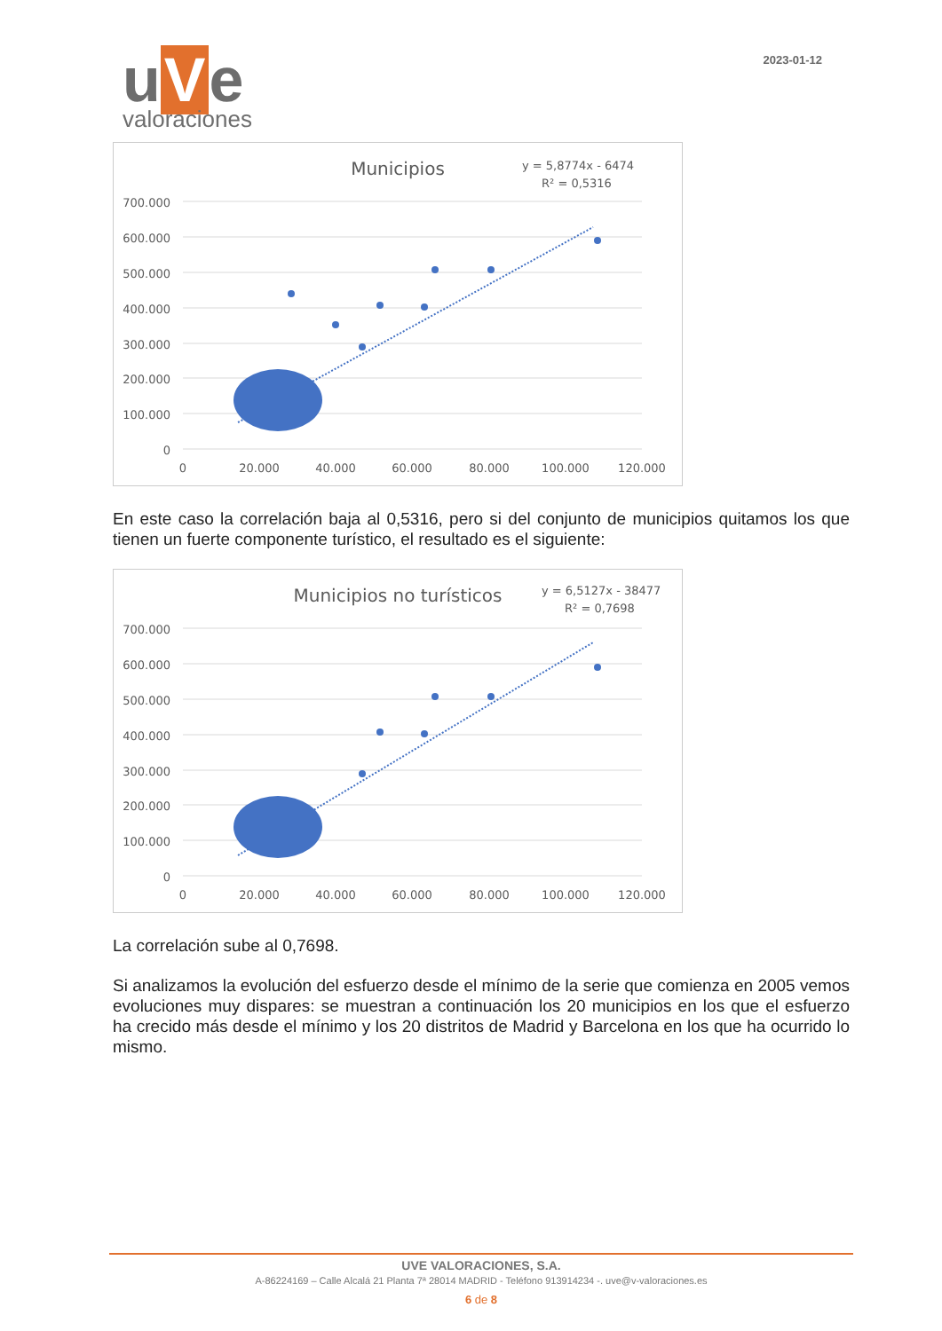u V e
valoraciones
2023-01-12
Municipios
y = 5,8774x - 6474
R² = 0,5316
700.000
600.000
500.000
400.000
300.000
200.000
100.000
0
0
20.000
40.000
60.000
80.000
100.000
120.000
En este caso la correlación baja al 0,5316, pero si del conjunto de municipios quitamos los que tienen un fuerte componente turístico, el resultado es el siguiente:
Municipios no turísticos
y = 6,5127x - 38477
R² = 0,7698
700.000
600.000
500.000
400.000
300.000
200.000
100.000
0
0
20.000
40.000
60.000
80.000
100.000
120.000
La correlación sube al 0,7698.
Si analizamos la evolución del esfuerzo desde el mínimo de la serie que comienza en 2005 vemos evoluciones muy dispares: se muestran a continuación los 20 municipios en los que el esfuerzo ha crecido más desde el mínimo y los 20 distritos de Madrid y Barcelona en los que ha ocurrido lo mismo.
UVE VALORACIONES, S.A.
A-86224169 – Calle Alcalá 21 Planta 7ª 28014 MADRID - Teléfono 913914234 -. uve@v-valoraciones.es
6 de 8